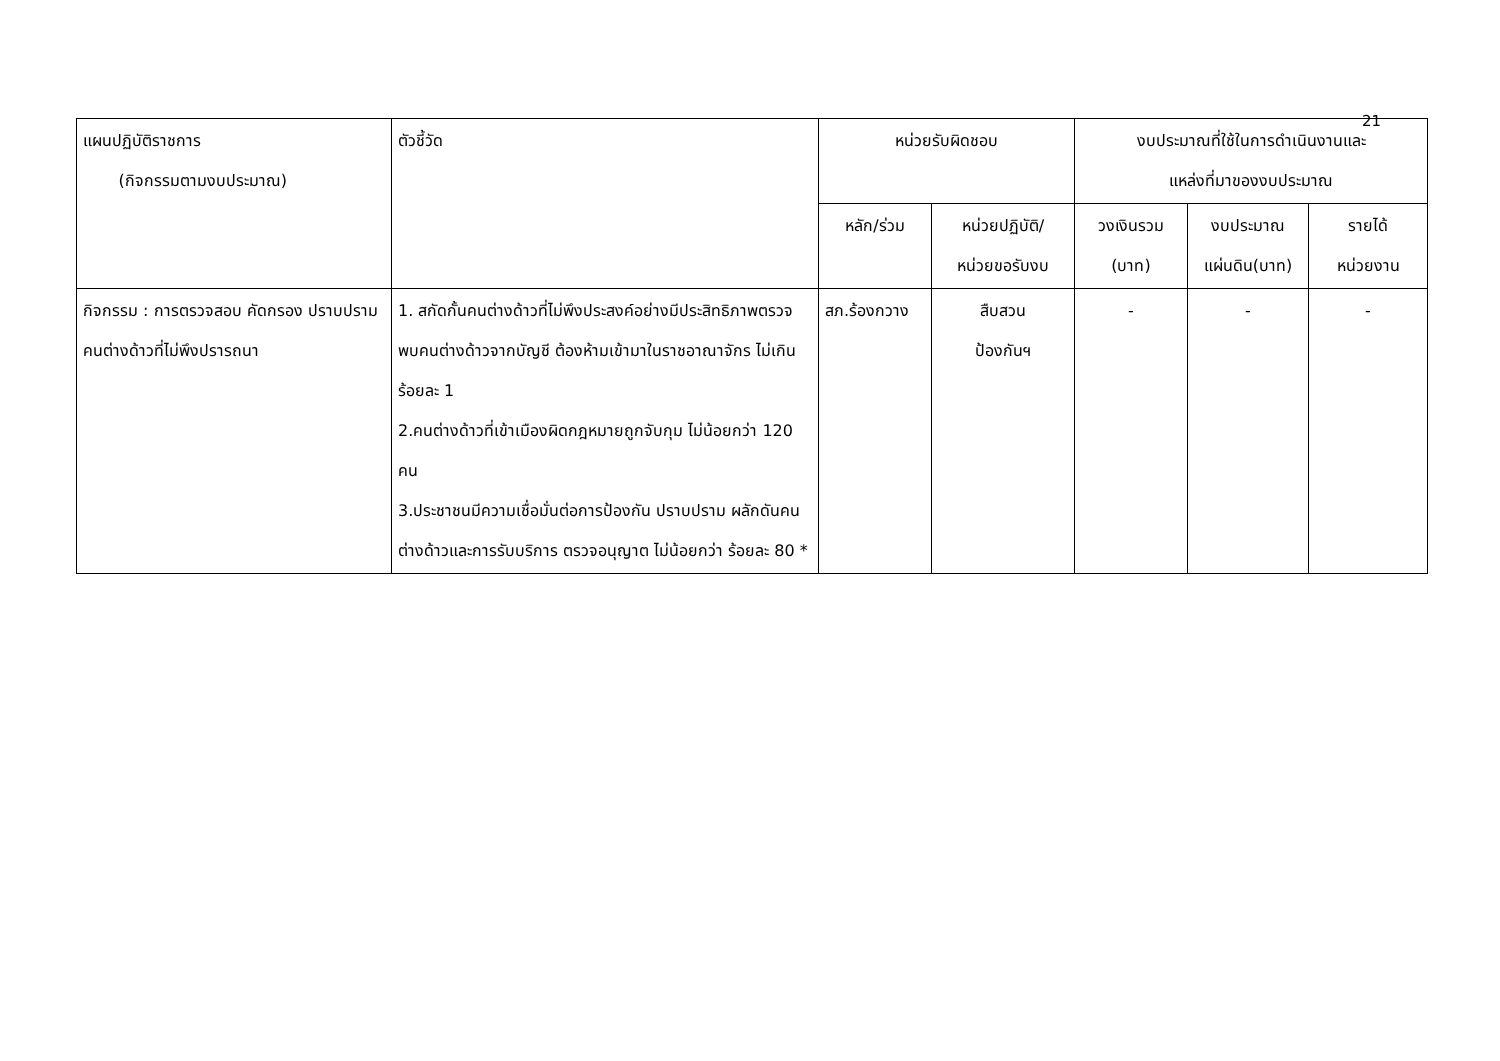21
| แผนปฏิบัติราชการ (กิจกรรมตามงบประมาณ) | ตัวชี้วัด | หน่วยรับผิดชอบ | | งบประมาณที่ใช้ในการดำเนินงานและ แหล่งที่มาของงบประมาณ | | |
| --- | --- | --- | --- | --- | --- | --- |
| | | หลัก/ร่วม | หน่วยปฏิบัติ/ หน่วยขอรับงบ | วงเงินรวม (บาท) | งบประมาณ แผ่นดิน(บาท) | รายได้ หน่วยงาน |
| กิจกรรม : การตรวจสอบ คัดกรอง ปราบปราม คนต่างด้าวที่ไม่พึงปรารถนา | 1. สกัดกั้นคนต่างด้าวที่ไม่พึงประสงค์อย่างมีประสิทธิภาพตรวจพบคนต่างด้าวจากบัญชี ต้องห้ามเข้ามาในราชอาณาจักร ไม่เกินร้อยละ 1 2.คนต่างด้าวที่เข้าเมืองผิดกฎหมายถูกจับกุม ไม่น้อยกว่า 120 คน 3.ประชาชนมีความเชื่อมั่นต่อการป้องกัน ปราบปราม ผลักดันคนต่างด้าวและการรับบริการ ตรวจอนุญาต ไม่น้อยกว่า ร้อยละ 80 * | สภ.ร้องกวาง | สืบสวน ป้องกันฯ | - | - | - |